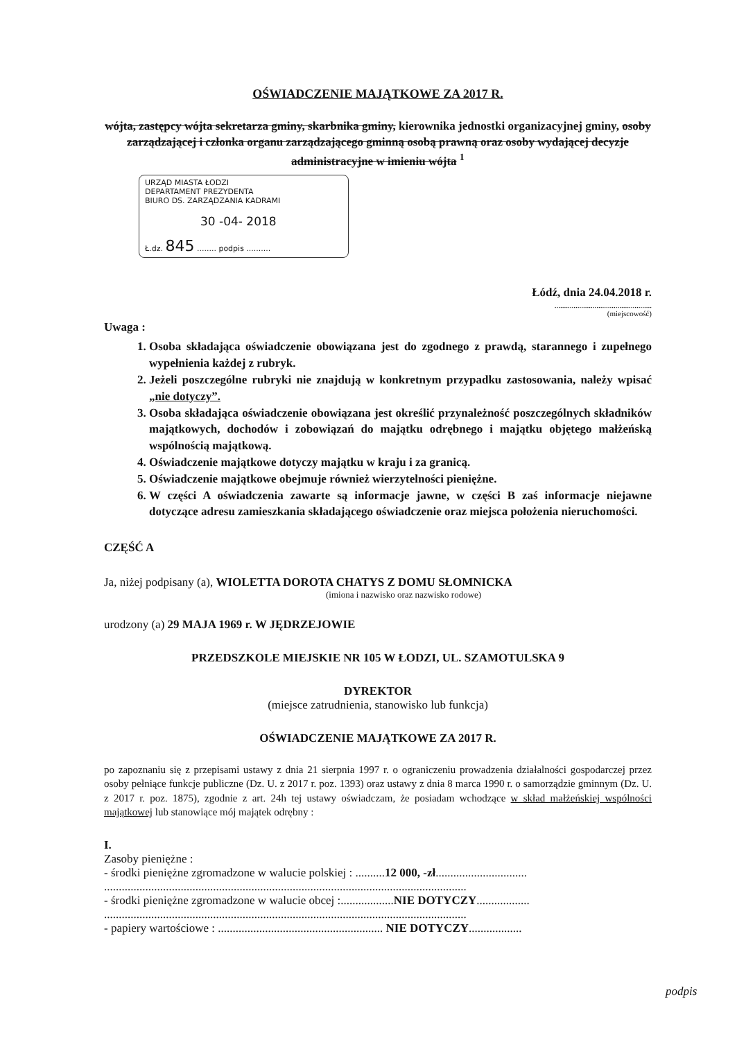OŚWIADCZENIE MAJĄTKOWE ZA 2017 R.
wójta, zastępcy wójta sekretarza gminy, skarbnika gminy, kierownika jednostki organizacyjnej gminy, osoby zarządzającej i członka organu zarządzającego gminną osobą prawną oraz osoby wydającej decyzje administracyjne w imieniu wójta <sup>1</sup>
URZĄD MIASTA ŁODZI
DEPARTAMENT PREZYDENTA
BIURO DS. ZARZĄDZANIA KADRAMI
30 -04- 2018
Ł.dz. 845 ........ podpis ..........
Łódź, dnia 24.04.2018 r.
...................................................
(miejscowość)
Uwaga :
1. Osoba składająca oświadczenie obowiązana jest do zgodnego z prawdą, starannego i zupełnego wypełnienia każdej z rubryk.
2. Jeżeli poszczególne rubryki nie znajdują w konkretnym przypadku zastosowania, należy wpisać „nie dotyczy”.
3. Osoba składająca oświadczenie obowiązana jest określić przynależność poszczególnych składników majątkowych, dochodów i zobowiązań do majątku odrębnego i majątku objętego małżeńską wspólnością majątkową.
4. Oświadczenie majątkowe dotyczy majątku w kraju i za granicą.
5. Oświadczenie majątkowe obejmuje również wierzytelności pieniężne.
6. W części A oświadczenia zawarte są informacje jawne, w części B zaś informacje niejawne dotyczące adresu zamieszkania składającego oświadczenie oraz miejsca położenia nieruchomości.
CZĘŚĆ A
Ja, niżej podpisany (a), WIOLETTA DOROTA CHATYS Z DOMU SŁOMNICKA
(imiona i nazwisko oraz nazwisko rodowe)
urodzony (a) 29 MAJA 1969 r. W JĘDRZEJOWIE
PRZEDSZKOLE MIEJSKIE NR 105 W ŁODZI, UL. SZAMOTULSKA 9
DYREKTOR
(miejsce zatrudnienia, stanowisko lub funkcja)
OŚWIADCZENIE MAJĄTKOWE ZA 2017 R.
po zapoznaniu się z przepisami ustawy z dnia 21 sierpnia 1997 r. o ograniczeniu prowadzenia działalności gospodarczej przez osoby pełniące funkcje publiczne (Dz. U. z 2017 r. poz. 1393) oraz ustawy z dnia 8 marca 1990 r. o samorządzie gminnym (Dz. U. z 2017 r. poz. 1875), zgodnie z art. 24h tej ustawy oświadczam, że posiadam wchodzące w skład małżeńskiej wspólności majątkowej lub stanowiące mój majątek odrębny :
I.
Zasoby pieniężne :
- środki pieniężne zgromadzone w walucie polskiej : ..........12 000, -zł...............................
...........................................................................................................................
- środki pieniężne zgromadzone w walucie obcej :..................NIE DOTYCZY..................
...........................................................................................................................
- papiery wartościowe : ........................................................ NIE DOTYCZY..................
podpis